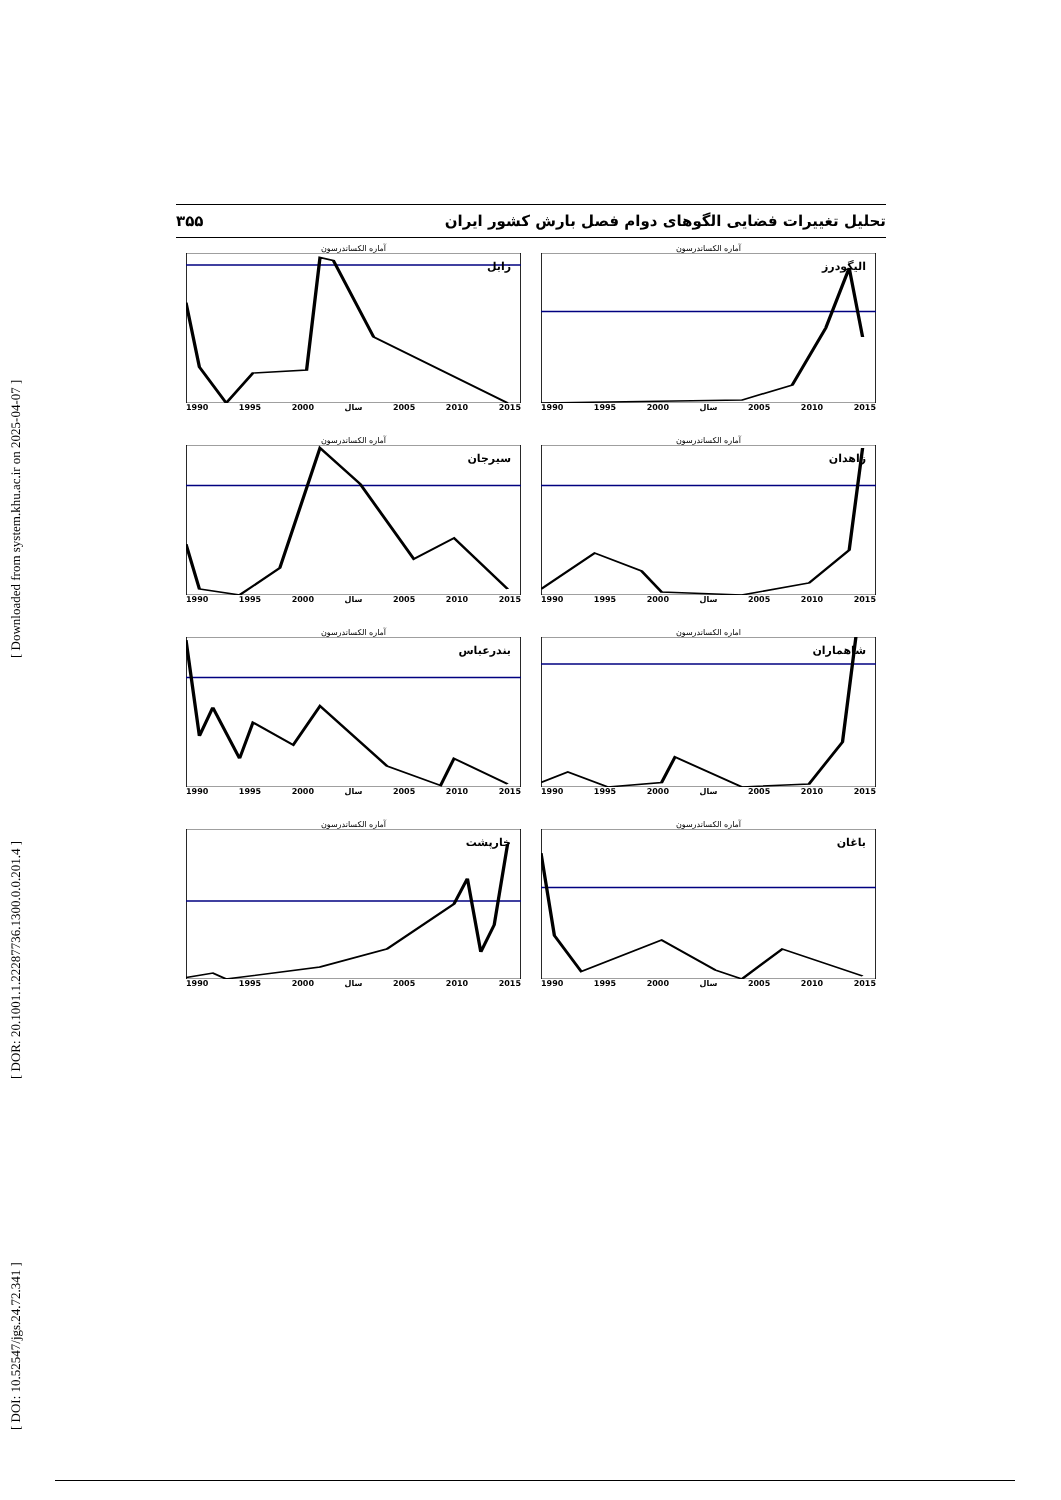[ DOI: 10.52547/jgs.24.72.341 ] [ DOR: 20.1001.1.22287736.1300.0.0.201.4 ] [ Downloaded from system.khu.ac.ir on 2025-04-07 ]
تحلیل تغییرات فضایی الگوهای دوام فصل بارش کشور ایران ۳۵۵
آماره الکساندرسون
الیگودرز
1990 1995 2000 سال 2005 2010 2015
آماره الکساندرسون
زابل
1990 1995 2000 سال 2005 2010 2015
آماره الکساندرسون
زاهدان
1990 1995 2000 سال 2005 2010 2015
آماره الکساندرسون
سیرجان
1990 1995 2000 سال 2005 2010 2015
اماره الکساندرسون
شاهماران
1990 1995 2000 سال 2005 2010 2015
آماره الکساندرسون
بندرعباس
1990 1995 2000 سال 2005 2010 2015
آماره الکساندرسون
باغان
1990 1995 2000 سال 2005 2010 2015
آماره الکساندرسون
خارپشت
1990 1995 2000 سال 2005 2010 2015